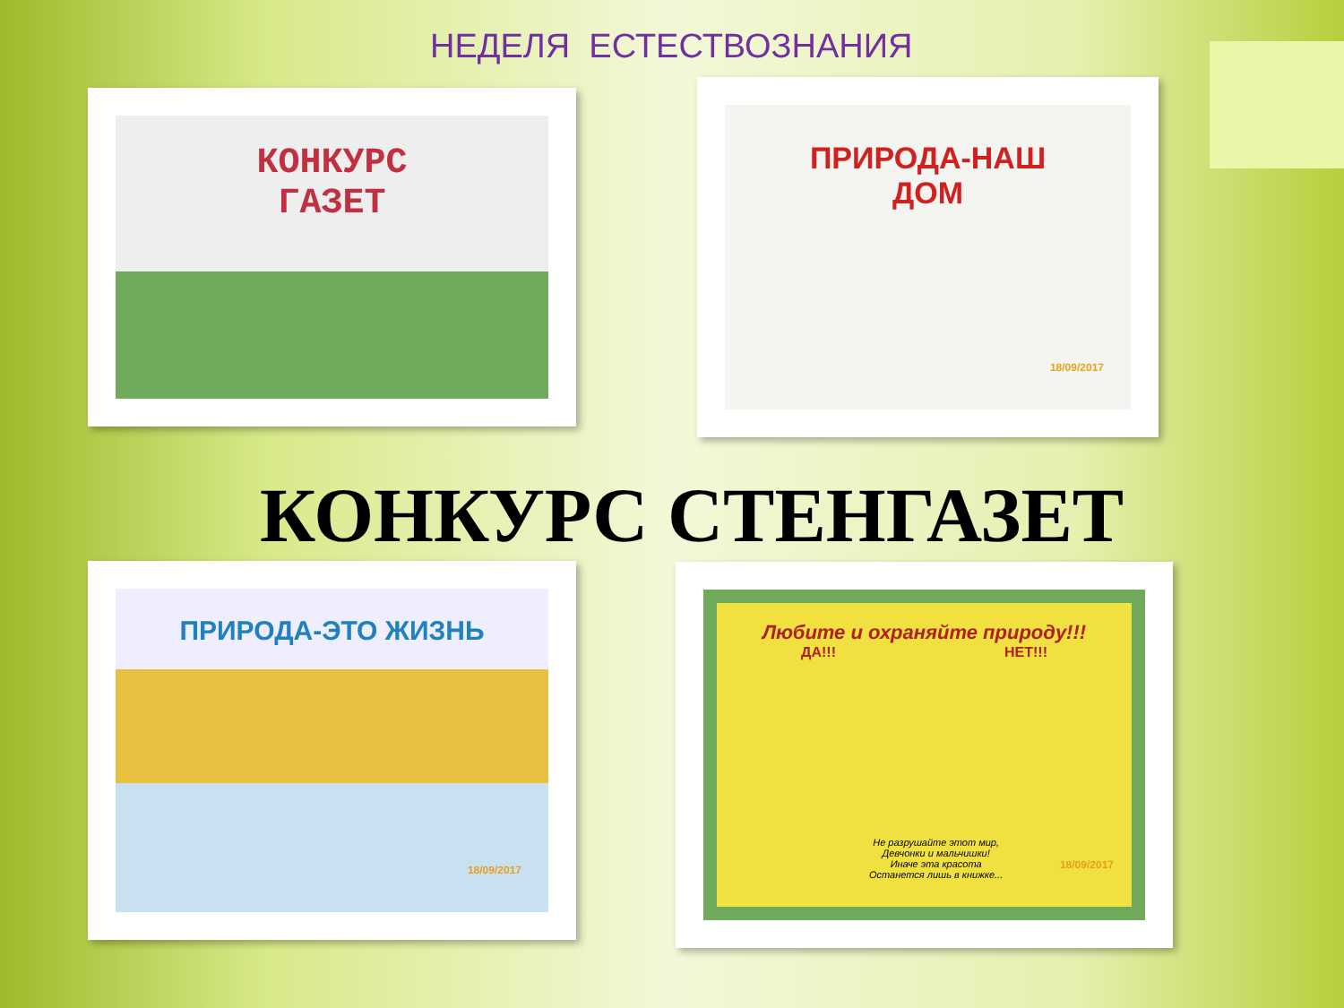НЕДЕЛЯ ЕСТЕСТВОЗНАНИЯ
КОНКУРС
ГАЗЕТ
ПРИРОДА-НАШ
ДОМ
18/09/2017
КОНКУРС СТЕНГАЗЕТ
ПРИРОДА-ЭТО ЖИЗНЬ
18/09/2017
Любите и охраняйте природу!!!
ДА!!! НЕТ!!!
Не разрушайте этот мир,
Девчонки и мальчишки!
Иначе эта красота
Останется лишь в книжке...
18/09/2017